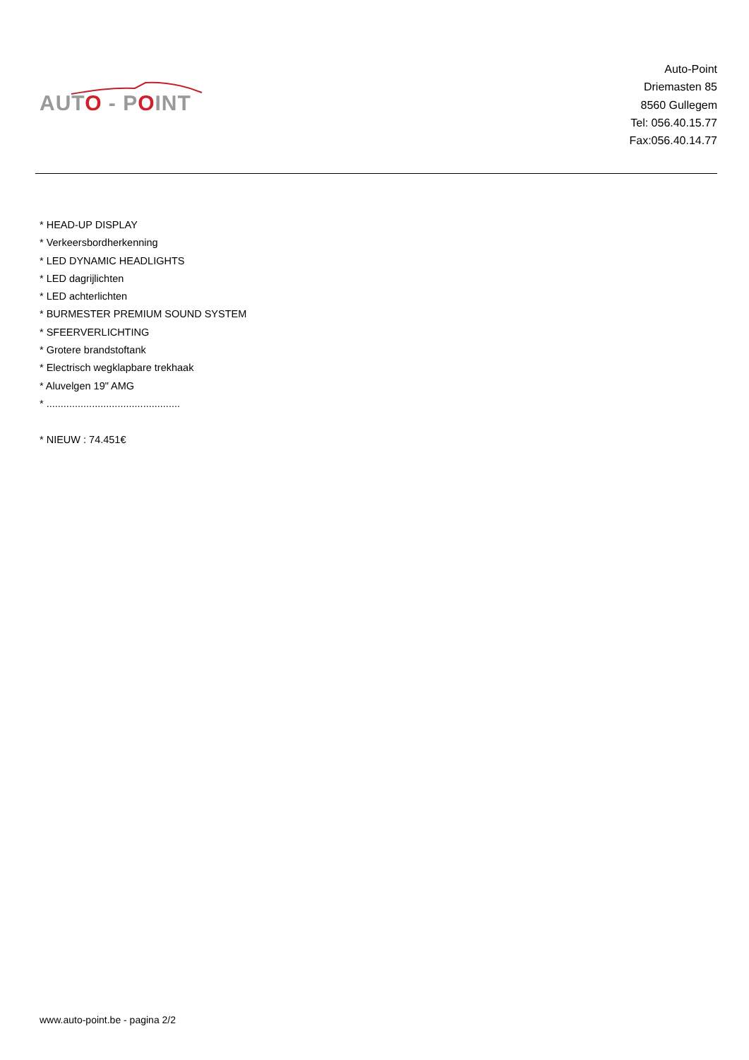AUTO - POINT
Auto-Point
Driemasten 85
8560 Gullegem
Tel: 056.40.15.77
Fax:056.40.14.77
* HEAD-UP DISPLAY
* Verkeersbordherkenning
* LED DYNAMIC HEADLIGHTS
* LED dagrijlichten
* LED achterlichten
* BURMESTER PREMIUM SOUND SYSTEM
* SFEERVERLICHTING
* Grotere brandstoftank
* Electrisch wegklapbare trekhaak
* Aluvelgen 19" AMG
* ...............................................
* NIEUW : 74.451€
www.auto-point.be - pagina 2/2